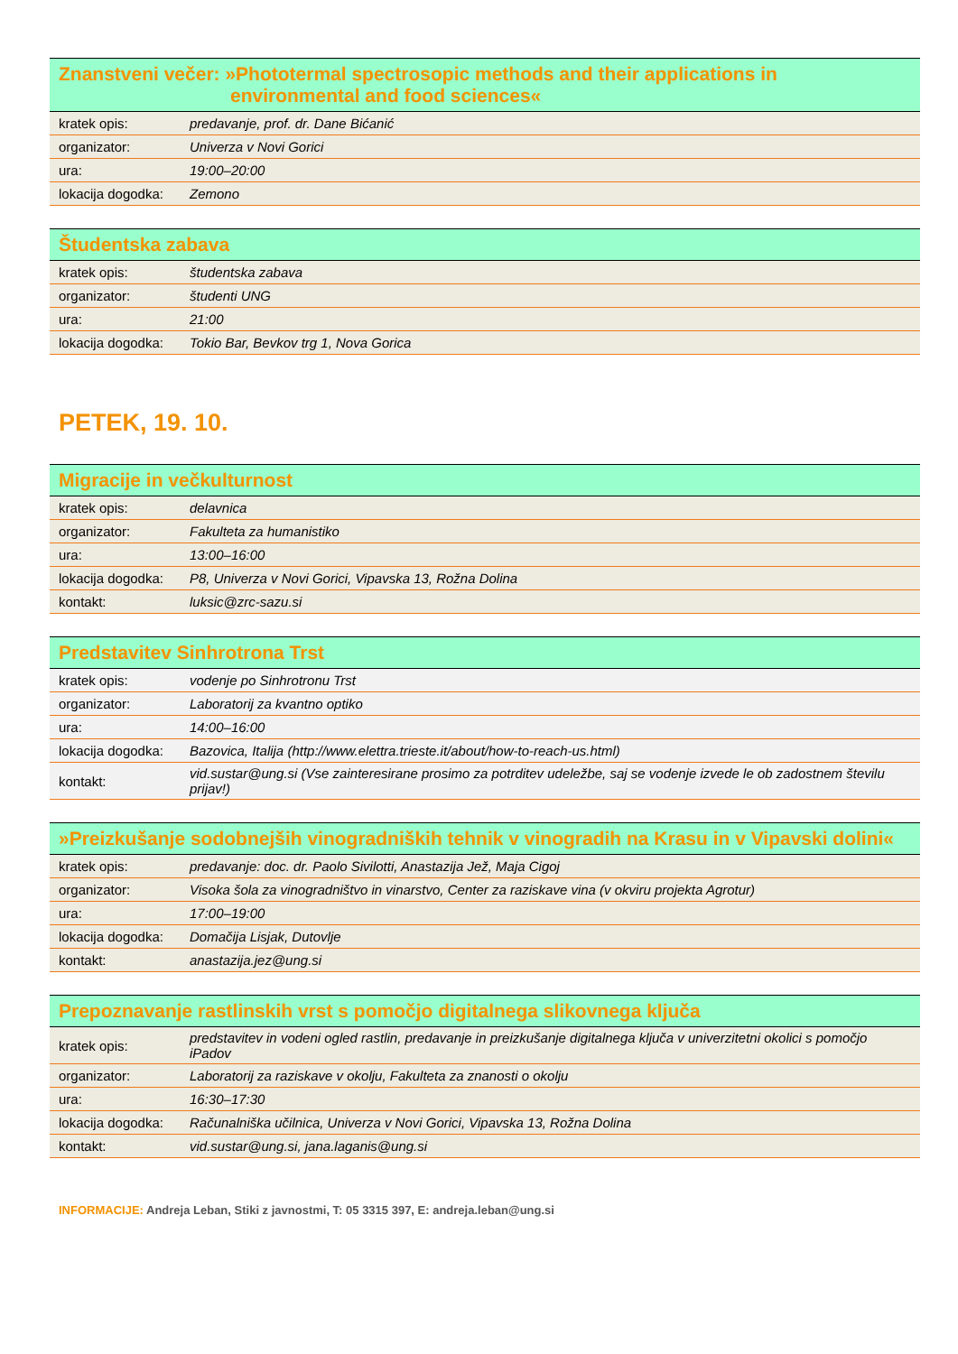| Znanstveni večer: »Phototermal spectrosopic methods and their applications in environmental and food sciences« | |
| --- | --- |
| kratek opis: | predavanje, prof. dr. Dane Bićanić |
| organizator: | Univerza v Novi Gorici |
| ura: | 19:00–20:00 |
| lokacija dogodka: | Zemono |
| Študentska zabava | |
| --- | --- |
| kratek opis: | študentska zabava |
| organizator: | študenti UNG |
| ura: | 21:00 |
| lokacija dogodka: | Tokio Bar, Bevkov trg 1, Nova Gorica |
PETEK, 19. 10.
| Migracije in večkulturnost | |
| --- | --- |
| kratek opis: | delavnica |
| organizator: | Fakulteta za humanistiko |
| ura: | 13:00–16:00 |
| lokacija dogodka: | P8, Univerza v Novi Gorici, Vipavska 13, Rožna Dolina |
| kontakt: | luksic@zrc-sazu.si |
| Predstavitev Sinhrotrona Trst | |
| --- | --- |
| kratek opis: | vodenje po Sinhrotronu Trst |
| organizator: | Laboratorij za kvantno optiko |
| ura: | 14:00–16:00 |
| lokacija dogodka: | Bazovica, Italija (http://www.elettra.trieste.it/about/how-to-reach-us.html) |
| kontakt: | vid.sustar@ung.si (Vse zainteresirane prosimo za potrditev udeležbe, saj se vodenje izvede le ob zadostnem številu prijav!) |
| »Preizkušanje sodobnejših vinogradniških tehnik v vinogradih na Krasu in v Vipavski dolini« | |
| --- | --- |
| kratek opis: | predavanje: doc. dr. Paolo Sivilotti, Anastazija Jež, Maja Cigoj |
| organizator: | Visoka šola za vinogradništvo in vinarstvo, Center za raziskave vina (v okviru projekta Agrotur) |
| ura: | 17:00–19:00 |
| lokacija dogodka: | Domačija Lisjak, Dutovlje |
| kontakt: | anastazija.jez@ung.si |
| Prepoznavanje rastlinskih vrst s pomočjo digitalnega slikovnega ključa | |
| --- | --- |
| kratek opis: | predstavitev in vodeni ogled rastlin, predavanje in preizkušanje digitalnega ključa v univerzitetni okolici s pomočjo iPadov |
| organizator: | Laboratorij za raziskave v okolju, Fakulteta za znanosti o okolju |
| ura: | 16:30–17:30 |
| lokacija dogodka: | Računalniška učilnica, Univerza v Novi Gorici, Vipavska 13, Rožna Dolina |
| kontakt: | vid.sustar@ung.si, jana.laganis@ung.si |
INFORMACIJE: Andreja Leban, Stiki z javnostmi, T: 05 3315 397, E: andreja.leban@ung.si